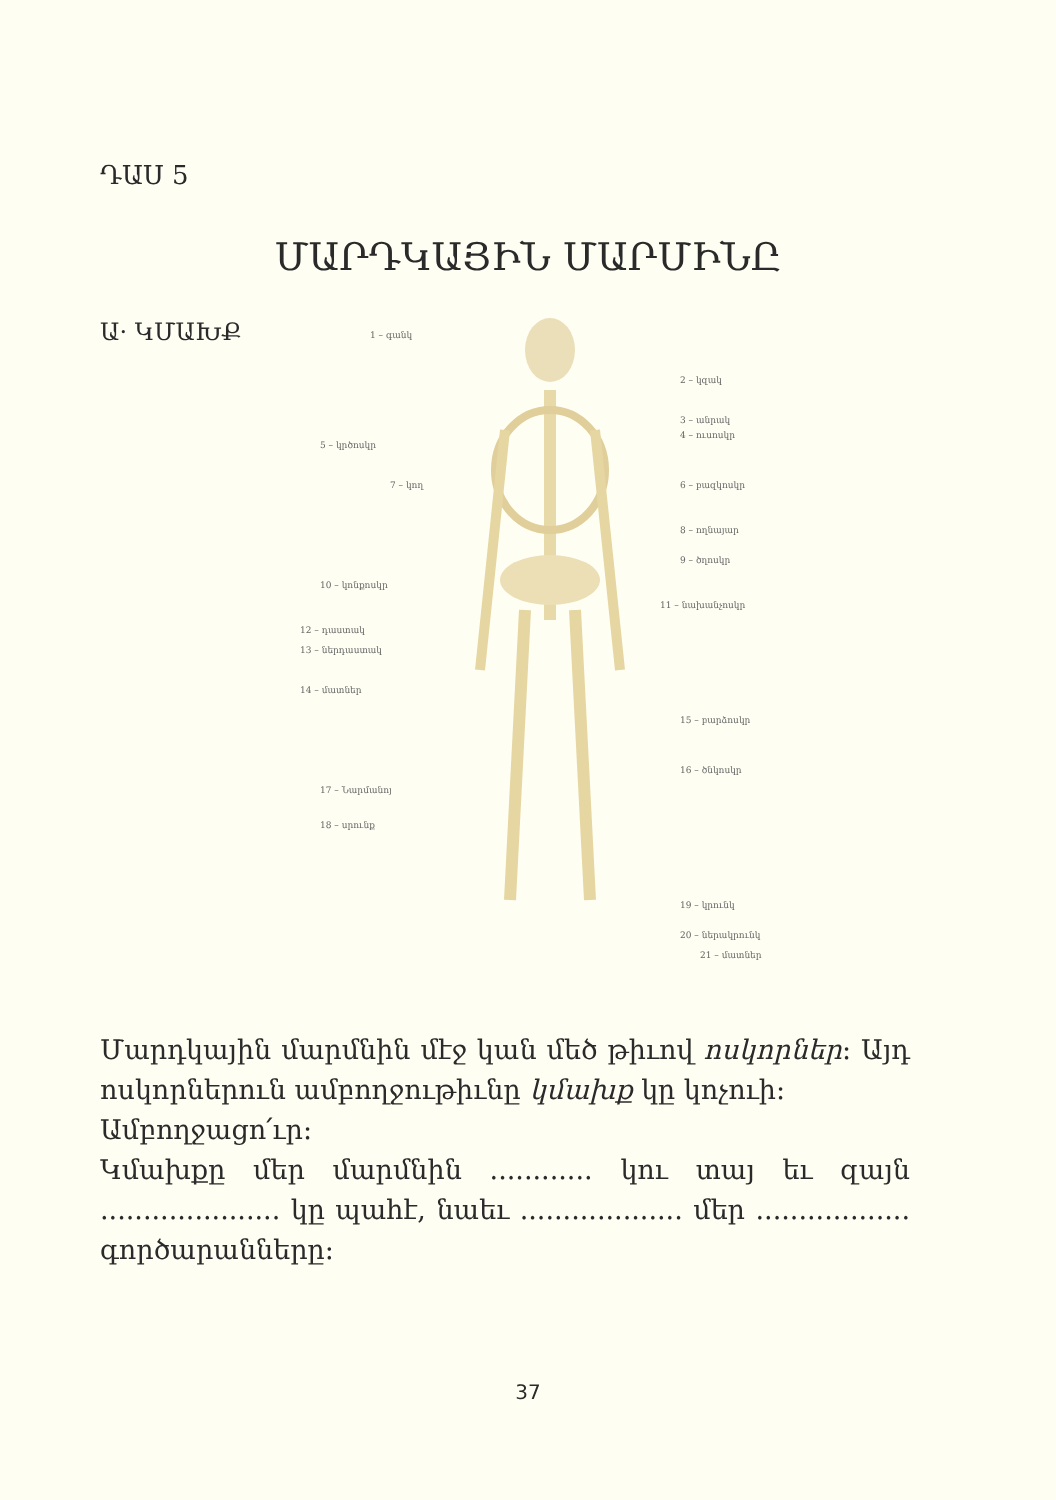ԴԱՍ 5
ՄԱՐԴԿԱՅԻՆ ՄԱՐՄԻՆԸ
Ա· ԿՄԱԽՔ
1 – գանկ
2 – կզակ
3 – անրակ
4 – ուսոսկր
5 – կրծոսկր
6 – բազկոսկր
7 – կող
8 – ողնայար
9 – ծղոսկր
10 – կոնքոսկր
11 – նախանչոսկր
12 – դաստակ
13 – ներդաստակ
14 – մատներ
15 – բարձոսկր
16 – ծնկոսկր
17 – Նարմանոյ
18 – սրունք
19 – կրունկ
20 – ներակրունկ
21 – մատներ
Մարդկային մարմնին մէջ կան մեծ թիւով ոսկորներ: Այդ ոսկորներուն ամբողջութիւնը կմախք կը կոչուի:
Ամբողջացո՛ւր:
Կմախքը մեր մարմնին ............ կու տայ եւ զայն ..................... կը պահէ, նաեւ ................... մեր .................. գործարանները:
37